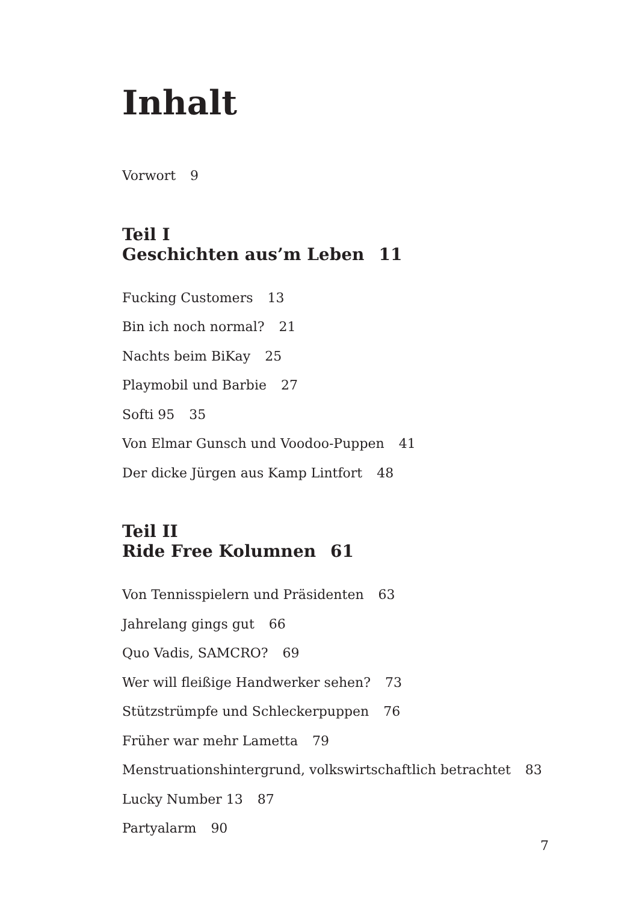Inhalt
Vorwort 9
Teil I
Geschichten aus’m Leben 11
Fucking Customers 13
Bin ich noch normal? 21
Nachts beim BiKay 25
Playmobil und Barbie 27
Softi 95 35
Von Elmar Gunsch und Voodoo-Puppen 41
Der dicke Jürgen aus Kamp Lintfort 48
Teil II
Ride Free Kolumnen 61
Von Tennisspielern und Präsidenten 63
Jahrelang gings gut 66
Quo Vadis, SAMCRO? 69
Wer will fleißige Handwerker sehen? 73
Stützstrümpfe und Schleckerpuppen 76
Früher war mehr Lametta 79
Menstruationshintergrund, volkswirtschaftlich betrachtet 83
Lucky Number 13 87
Partyalarm 90
7